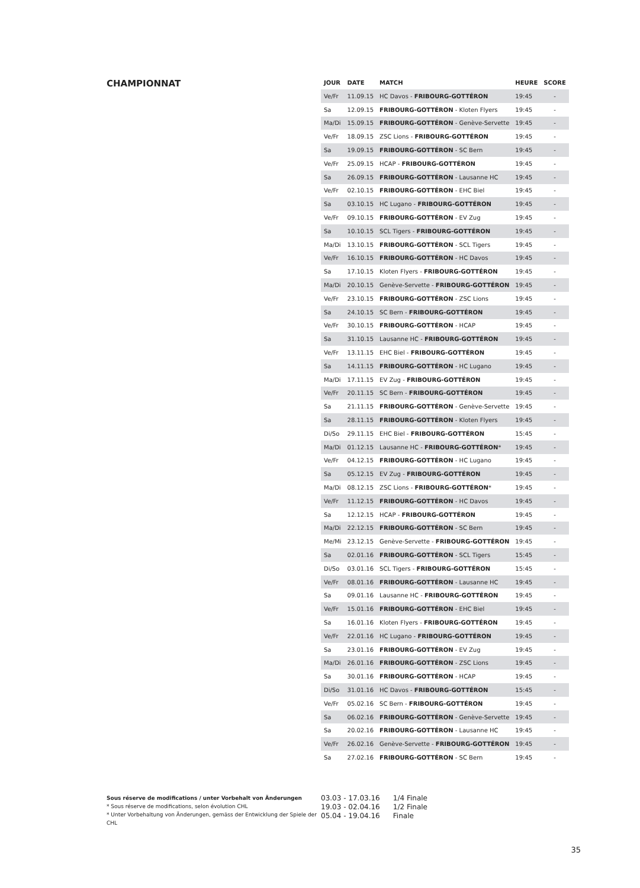CHAMPIONNAT
| JOUR | DATE | MATCH | HEURE | SCORE |
| --- | --- | --- | --- | --- |
| Ve/Fr | 11.09.15 | HC Davos - FRIBOURG-GOTTÉRON | 19:45 | - |
| Sa | 12.09.15 | FRIBOURG-GOTTÉRON - Kloten Flyers | 19:45 | - |
| Ma/Di | 15.09.15 | FRIBOURG-GOTTÉRON - Genève-Servette | 19:45 | - |
| Ve/Fr | 18.09.15 | ZSC Lions - FRIBOURG-GOTTÉRON | 19:45 | - |
| Sa | 19.09.15 | FRIBOURG-GOTTÉRON - SC Bern | 19:45 | - |
| Ve/Fr | 25.09.15 | HCAP - FRIBOURG-GOTTÉRON | 19:45 | - |
| Sa | 26.09.15 | FRIBOURG-GOTTÉRON - Lausanne HC | 19:45 | - |
| Ve/Fr | 02.10.15 | FRIBOURG-GOTTÉRON - EHC Biel | 19:45 | - |
| Sa | 03.10.15 | HC Lugano - FRIBOURG-GOTTÉRON | 19:45 | - |
| Ve/Fr | 09.10.15 | FRIBOURG-GOTTÉRON - EV Zug | 19:45 | - |
| Sa | 10.10.15 | SCL Tigers - FRIBOURG-GOTTÉRON | 19:45 | - |
| Ma/Di | 13.10.15 | FRIBOURG-GOTTÉRON - SCL Tigers | 19:45 | - |
| Ve/Fr | 16.10.15 | FRIBOURG-GOTTÉRON - HC Davos | 19:45 | - |
| Sa | 17.10.15 | Kloten Flyers - FRIBOURG-GOTTÉRON | 19:45 | - |
| Ma/Di | 20.10.15 | Genève-Servette - FRIBOURG-GOTTÉRON | 19:45 | - |
| Ve/Fr | 23.10.15 | FRIBOURG-GOTTÉRON - ZSC Lions | 19:45 | - |
| Sa | 24.10.15 | SC Bern - FRIBOURG-GOTTÉRON | 19:45 | - |
| Ve/Fr | 30.10.15 | FRIBOURG-GOTTÉRON - HCAP | 19:45 | - |
| Sa | 31.10.15 | Lausanne HC - FRIBOURG-GOTTÉRON | 19:45 | - |
| Ve/Fr | 13.11.15 | EHC Biel - FRIBOURG-GOTTÉRON | 19:45 | - |
| Sa | 14.11.15 | FRIBOURG-GOTTÉRON - HC Lugano | 19:45 | - |
| Ma/Di | 17.11.15 | EV Zug - FRIBOURG-GOTTÉRON | 19:45 | - |
| Ve/Fr | 20.11.15 | SC Bern - FRIBOURG-GOTTÉRON | 19:45 | - |
| Sa | 21.11.15 | FRIBOURG-GOTTÉRON - Genève-Servette | 19:45 | - |
| Sa | 28.11.15 | FRIBOURG-GOTTÉRON - Kloten Flyers | 19:45 | - |
| Di/So | 29.11.15 | EHC Biel - FRIBOURG-GOTTÉRON | 15:45 | - |
| Ma/Di | 01.12.15 | Lausanne HC - FRIBOURG-GOTTÉRON * | 19:45 | - |
| Ve/Fr | 04.12.15 | FRIBOURG-GOTTÉRON - HC Lugano | 19:45 | - |
| Sa | 05.12.15 | EV Zug - FRIBOURG-GOTTÉRON | 19:45 | - |
| Ma/Di | 08.12.15 | ZSC Lions - FRIBOURG-GOTTÉRON * | 19:45 | - |
| Ve/Fr | 11.12.15 | FRIBOURG-GOTTÉRON - HC Davos | 19:45 | - |
| Sa | 12.12.15 | HCAP - FRIBOURG-GOTTÉRON | 19:45 | - |
| Ma/Di | 22.12.15 | FRIBOURG-GOTTÉRON - SC Bern | 19:45 | - |
| Me/Mi | 23.12.15 | Genève-Servette - FRIBOURG-GOTTÉRON | 19:45 | - |
| Sa | 02.01.16 | FRIBOURG-GOTTÉRON - SCL Tigers | 15:45 | - |
| Di/So | 03.01.16 | SCL Tigers - FRIBOURG-GOTTÉRON | 15:45 | - |
| Ve/Fr | 08.01.16 | FRIBOURG-GOTTÉRON - Lausanne HC | 19:45 | - |
| Sa | 09.01.16 | Lausanne HC - FRIBOURG-GOTTÉRON | 19:45 | - |
| Ve/Fr | 15.01.16 | FRIBOURG-GOTTÉRON - EHC Biel | 19:45 | - |
| Sa | 16.01.16 | Kloten Flyers - FRIBOURG-GOTTÉRON | 19:45 | - |
| Ve/Fr | 22.01.16 | HC Lugano - FRIBOURG-GOTTÉRON | 19:45 | - |
| Sa | 23.01.16 | FRIBOURG-GOTTÉRON - EV Zug | 19:45 | - |
| Ma/Di | 26.01.16 | FRIBOURG-GOTTÉRON - ZSC Lions | 19:45 | - |
| Sa | 30.01.16 | FRIBOURG-GOTTÉRON - HCAP | 19:45 | - |
| Di/So | 31.01.16 | HC Davos - FRIBOURG-GOTTÉRON | 15:45 | - |
| Ve/Fr | 05.02.16 | SC Bern - FRIBOURG-GOTTÉRON | 19:45 | - |
| Sa | 06.02.16 | FRIBOURG-GOTTÉRON - Genève-Servette | 19:45 | - |
| Sa | 20.02.16 | FRIBOURG-GOTTÉRON - Lausanne HC | 19:45 | - |
| Ve/Fr | 26.02.16 | Genève-Servette - FRIBOURG-GOTTÉRON | 19:45 | - |
| Sa | 27.02.16 | FRIBOURG-GOTTÉRON - SC Bern | 19:45 | - |
Sous réserve de modifications / unter Vorbehalt von Änderungen
* Sous réserve de modifications, selon évolution CHL
* Unter Vorbehaltung von Änderungen, gemäss der Entwicklung der Spiele der CHL
03.03 - 17.03.16 1/4 Finale
19.03 - 02.04.16 1/2 Finale
05.04 - 19.04.16 Finale
35